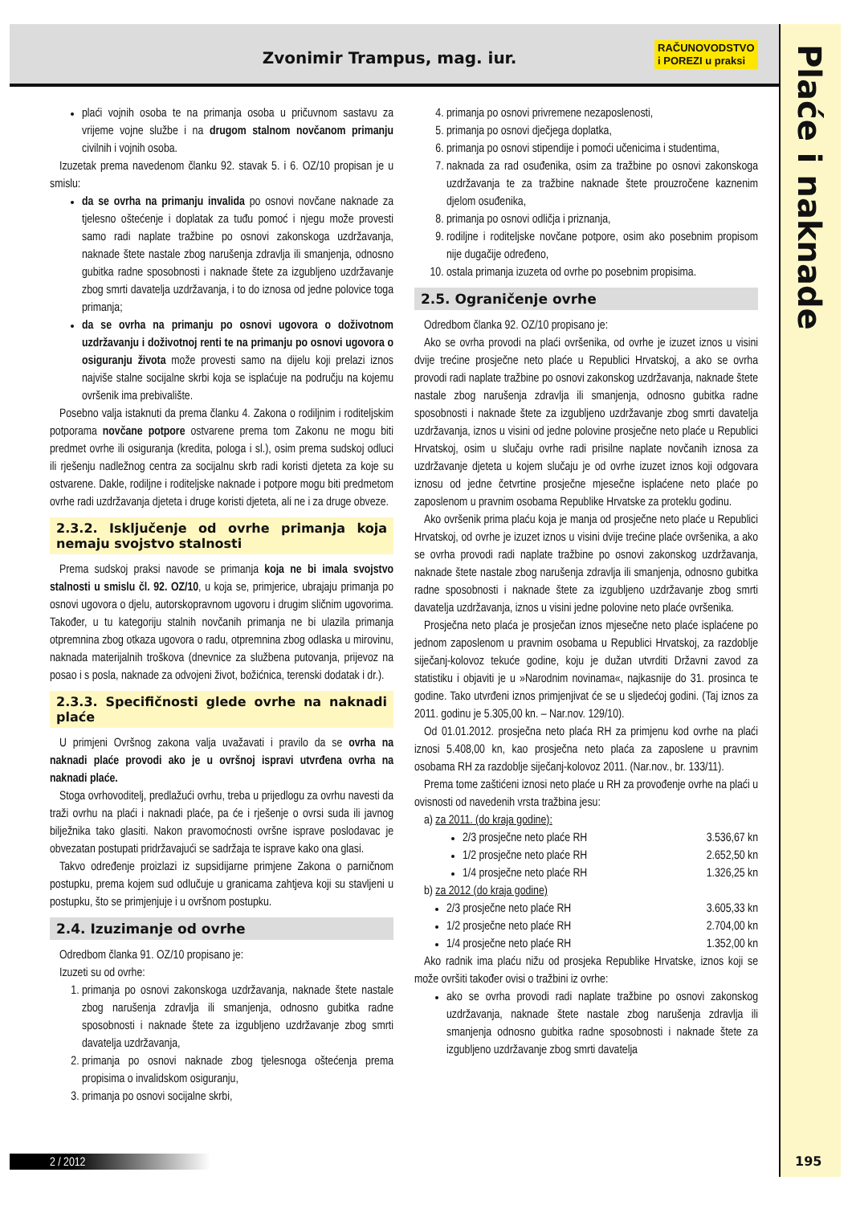Zvonimir Trampus, mag. iur.
RAČUNOVODSTVO
i POREZI u praksi
Plaće i naknade
plaći vojnih osoba te na primanja osoba u pričuvnom sastavu za vrijeme vojne službe i na drugom stalnom novčanom primanju civilnih i vojnih osoba.
Izuzetak prema navedenom članku 92. stavak 5. i 6. OZ/10 propisan je u smislu:
da se ovrha na primanju invalida po osnovi novčane naknade za tjelesno oštećenje i doplatak za tuđu pomoć i njegu može provesti samo radi naplate tražbine po osnovi zakonskoga uzdržavanja, naknade štete nastale zbog narušenja zdravlja ili smanjenja, odnosno gubitka radne sposobnosti i naknade štete za izgubljeno uzdržavanje zbog smrti davatelja uzdržavanja, i to do iznosa od jedne polovice toga primanja;
da se ovrha na primanju po osnovi ugovora o doživotnom uzdržavanju i doživotnoj renti te na primanju po osnovi ugovora o osiguranju života može provesti samo na dijelu koji prelazi iznos najviše stalne socijalne skrbi koja se isplaćuje na području na kojemu ovršenik ima prebivalište.
Posebno valja istaknuti da prema članku 4. Zakona o rodiljnim i roditeljskim potporama novčane potpore ostvarene prema tom Zakonu ne mogu biti predmet ovrhe ili osiguranja (kredita, pologa i sl.), osim prema sudskoj odluci ili rješenju nadležnog centra za socijalnu skrb radi koristi djeteta za koje su ostvarene. Dakle, rodiljne i roditeljske naknade i potpore mogu biti predmetom ovrhe radi uzdržavanja djeteta i druge koristi djeteta, ali ne i za druge obveze.
2.3.2. Isključenje od ovrhe primanja koja nemaju svojstvo stalnosti
Prema sudskoj praksi navode se primanja koja ne bi imala svojstvo stalnosti u smislu čl. 92. OZ/10, u koja se, primjerice, ubrajaju primanja po osnovi ugovora o djelu, autorskopravnom ugovoru i drugim sličnim ugovorima. Također, u tu kategoriju stalnih novčanih primanja ne bi ulazila primanja otpremnina zbog otkaza ugovora o radu, otpremnina zbog odlaska u mirovinu, naknada materijalnih troškova (dnevnice za službena putovanja, prijevoz na posao i s posla, naknade za odvojeni život, božićnica, terenski dodatak i dr.).
2.3.3. Specifičnosti glede ovrhe na naknadi plaće
U primjeni Ovršnog zakona valja uvažavati i pravilo da se ovrha na naknadi plaće provodi ako je u ovršnoj ispravi utvrđena ovrha na naknadi plaće.
Stoga ovrhovoditelj, predlažući ovrhu, treba u prijedlogu za ovrhu navesti da traži ovrhu na plaći i naknadi plaće, pa će i rješenje o ovrsi suda ili javnog bilježnika tako glasiti. Nakon pravomoćnosti ovršne isprave poslodavac je obvezatan postupati pridržavajući se sadržaja te isprave kako ona glasi.
Takvo određenje proizlazi iz supsidijarne primjene Zakona o parničnom postupku, prema kojem sud odlučuje u granicama zahtjeva koji su stavljeni u postupku, što se primjenjuje i u ovršnom postupku.
2.4. Izuzimanje od ovrhe
Odredbom članka 91. OZ/10 propisano je:
Izuzeti su od ovrhe:
1. primanja po osnovi zakonskoga uzdržavanja, naknade štete nastale zbog narušenja zdravlja ili smanjenja, odnosno gubitka radne sposobnosti i naknade štete za izgubljeno uzdržavanje zbog smrti davatelja uzdržavanja,
2. primanja po osnovi naknade zbog tjelesnoga oštećenja prema propisima o invalidskom osiguranju,
3. primanja po osnovi socijalne skrbi,
4. primanja po osnovi privremene nezaposlenosti,
5. primanja po osnovi dječjega doplatka,
6. primanja po osnovi stipendije i pomoći učenicima i studentima,
7. naknada za rad osuđenika, osim za tražbine po osnovi zakonskoga uzdržavanja te za tražbine naknade štete prouzročene kaznenim djelom osuđenika,
8. primanja po osnovi odličja i priznanja,
9. rodiljne i roditeljske novčane potpore, osim ako posebnim propisom nije dugačije određeno,
10. ostala primanja izuzeta od ovrhe po posebnim propisima.
2.5. Ograničenje ovrhe
Odredbom članka 92. OZ/10 propisano je:
Ako se ovrha provodi na plaći ovršenika, od ovrhe je izuzet iznos u visini dvije trećine prosječne neto plaće u Republici Hrvatskoj, a ako se ovrha provodi radi naplate tražbine po osnovi zakonskog uzdržavanja, naknade štete nastale zbog narušenja zdravlja ili smanjenja, odnosno gubitka radne sposobnosti i naknade štete za izgubljeno uzdržavanje zbog smrti davatelja uzdržavanja, iznos u visini od jedne polovine prosječne neto plaće u Republici Hrvatskoj, osim u slučaju ovrhe radi prisilne naplate novčanih iznosa za uzdržavanje djeteta u kojem slučaju je od ovrhe izuzet iznos koji odgovara iznosu od jedne četvrtine prosječne mjesečne isplaćene neto plaće po zaposlenom u pravnim osobama Republike Hrvatske za proteklu godinu.
Ako ovršenik prima plaću koja je manja od prosječne neto plaće u Republici Hrvatskoj, od ovrhe je izuzet iznos u visini dvije trećine plaće ovršenika, a ako se ovrha provodi radi naplate tražbine po osnovi zakonskog uzdržavanja, naknade štete nastale zbog narušenja zdravlja ili smanjenja, odnosno gubitka radne sposobnosti i naknade štete za izgubljeno uzdržavanje zbog smrti davatelja uzdržavanja, iznos u visini jedne polovine neto plaće ovršenika.
Prosječna neto plaća je prosječan iznos mjesečne neto plaće isplaćene po jednom zaposlenom u pravnim osobama u Republici Hrvatskoj, za razdoblje siječanj-kolovoz tekuće godine, koju je dužan utvrditi Državni zavod za statistiku i objaviti je u »Narodnim novinama«, najkasnije do 31. prosinca te godine. Tako utvrđeni iznos primjenjivat će se u sljedećoj godini. (Taj iznos za 2011. godinu je 5.305,00 kn. – Nar.nov. 129/10).
Od 01.01.2012. prosječna neto plaća RH za primjenu kod ovrhe na plaći iznosi 5.408,00 kn, kao prosječna neto plaća za zaposlene u pravnim osobama RH za razdoblje siječanj-kolovoz 2011. (Nar.nov., br. 133/11).
Prema tome zaštićeni iznosi neto plaće u RH za provođenje ovrhe na plaći u ovisnosti od navedenih vrsta tražbina jesu:
a) za 2011. (do kraja godine):
2/3 prosječne neto plaće RH 3.536,67 kn
1/2 prosječne neto plaće RH 2.652,50 kn
1/4 prosječne neto plaće RH 1.326,25 kn
b) za 2012 (do kraja godine)
2/3 prosječne neto plaće RH 3.605,33 kn
1/2 prosječne neto plaće RH 2.704,00 kn
1/4 prosječne neto plaće RH 1.352,00 kn
Ako radnik ima plaću nižu od prosjeka Republike Hrvatske, iznos koji se može ovršiti također ovisi o tražbini iz ovrhe:
ako se ovrha provodi radi naplate tražbine po osnovi zakonskog uzdržavanja, naknade štete nastale zbog narušenja zdravlja ili smanjenja odnosno gubitka radne sposobnosti i naknade štete za izgubljeno uzdržavanje zbog smrti davatelja
2 / 2012 195